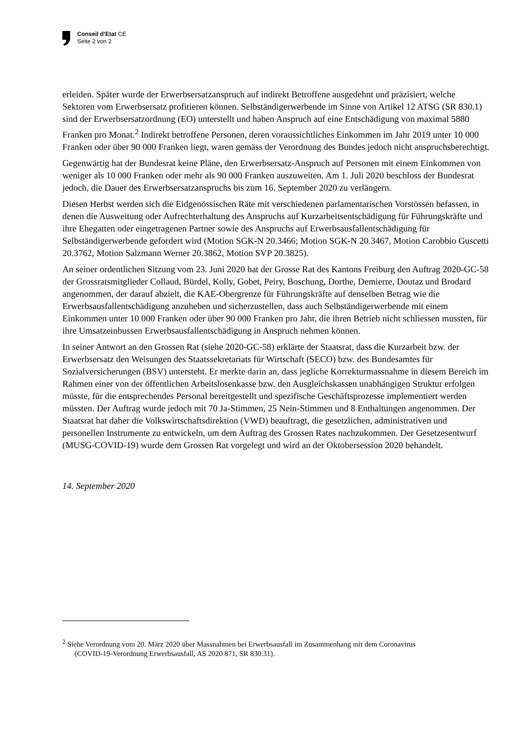Conseil d’Etat CE
Seite 2 von 2
erleiden. Später wurde der Erwerbsersatzanspruch auf indirekt Betroffene ausgedehnt und präzisiert, welche Sektoren vom Erwerbsersatz profitieren können. Selbständigerwerbende im Sinne von Artikel 12 ATSG (SR 830.1) sind der Erwerbsersatzordnung (EO) unterstellt und haben Anspruch auf eine Entschädigung von maximal 5880 Franken pro Monat.<sup>2</sup> Indirekt betroffene Personen, deren voraussichtliches Einkommen im Jahr 2019 unter 10 000 Franken oder über 90 000 Franken liegt, waren gemäss der Verordnung des Bundes jedoch nicht anspruchsberechtigt.
Gegenwärtig hat der Bundesrat keine Pläne, den Erwerbsersatz-Anspruch auf Personen mit einem Einkommen von weniger als 10 000 Franken oder mehr als 90 000 Franken auszuweiten. Am 1. Juli 2020 beschloss der Bundesrat jedoch, die Dauer des Erwerbsersatzanspruchs bis zum 16. September 2020 zu verlängern.
Diesen Herbst werden sich die Eidgenössischen Räte mit verschiedenen parlamentarischen Vorstössen befassen, in denen die Ausweitung oder Aufrechterhaltung des Anspruchs auf Kurzarbeitsentschädigung für Führungskräfte und ihre Ehegatten oder eingetragenen Partner sowie des Anspruchs auf Erwerbsausfallentschädigung für Selbständigerwerbende gefordert wird (Motion SGK-N 20.3466; Motion SGK-N 20.3467, Motion Carobbio Guscetti 20.3762, Motion Salzmann Werner 20.3862, Motion SVP 20.3825).
An seiner ordentlichen Sitzung vom 23. Juni 2020 hat der Grosse Rat des Kantons Freiburg den Auftrag 2020-GC-58 der Grossratsmitglieder Collaud, Bürdel, Kolly, Gobet, Peiry, Boschung, Dorthe, Demierre, Doutaz und Brodard angenommen, der darauf abzielt, die KAE-Obergrenze für Führungskräfte auf denselben Betrag wie die Erwerbsausfallentschädigung anzuheben und sicherzustellen, dass auch Selbständigerwerbende mit einem Einkommen unter 10 000 Franken oder über 90 000 Franken pro Jahr, die ihren Betrieb nicht schliessen mussten, für ihre Umsatzeinbussen Erwerbsausfallentschädigung in Anspruch nehmen können.
In seiner Antwort an den Grossen Rat (siehe 2020-GC-58) erklärte der Staatsrat, dass die Kurzarbeit bzw. der Erwerbsersatz den Weisungen des Staatssekretariats für Wirtschaft (SECO) bzw. des Bundesamtes für Sozialversicherungen (BSV) untersteht. Er merkte darin an, dass jegliche Korrekturmassnahme in diesem Bereich im Rahmen einer von der öffentlichen Arbeitslosenkasse bzw. den Ausgleichskassen unabhängigen Struktur erfolgen müsste, für die entsprechendes Personal bereitgestellt und spezifische Geschäftsprozesse implementiert werden müssten. Der Auftrag wurde jedoch mit 70 Ja-Stimmen, 25 Nein-Stimmen und 8 Enthaltungen angenommen. Der Staatsrat hat daher die Volkswirtschaftsdirektion (VWD) beauftragt, die gesetzlichen, administrativen und personellen Instrumente zu entwickeln, um dem Auftrag des Grossen Rates nachzukommen. Der Gesetzesentwurf (MUSG-COVID-19) wurde dem Grossen Rat vorgelegt und wird an der Oktobersession 2020 behandelt.
14. September 2020
<sup>2</sup> Siehe Verordnung vom 20. März 2020 über Massnahmen bei Erwerbsausfall im Zusammenhang mit dem Coronavirus
(COVID-19-Verordnung Erwerbsausfall, AS 2020 871, SR 830.31).